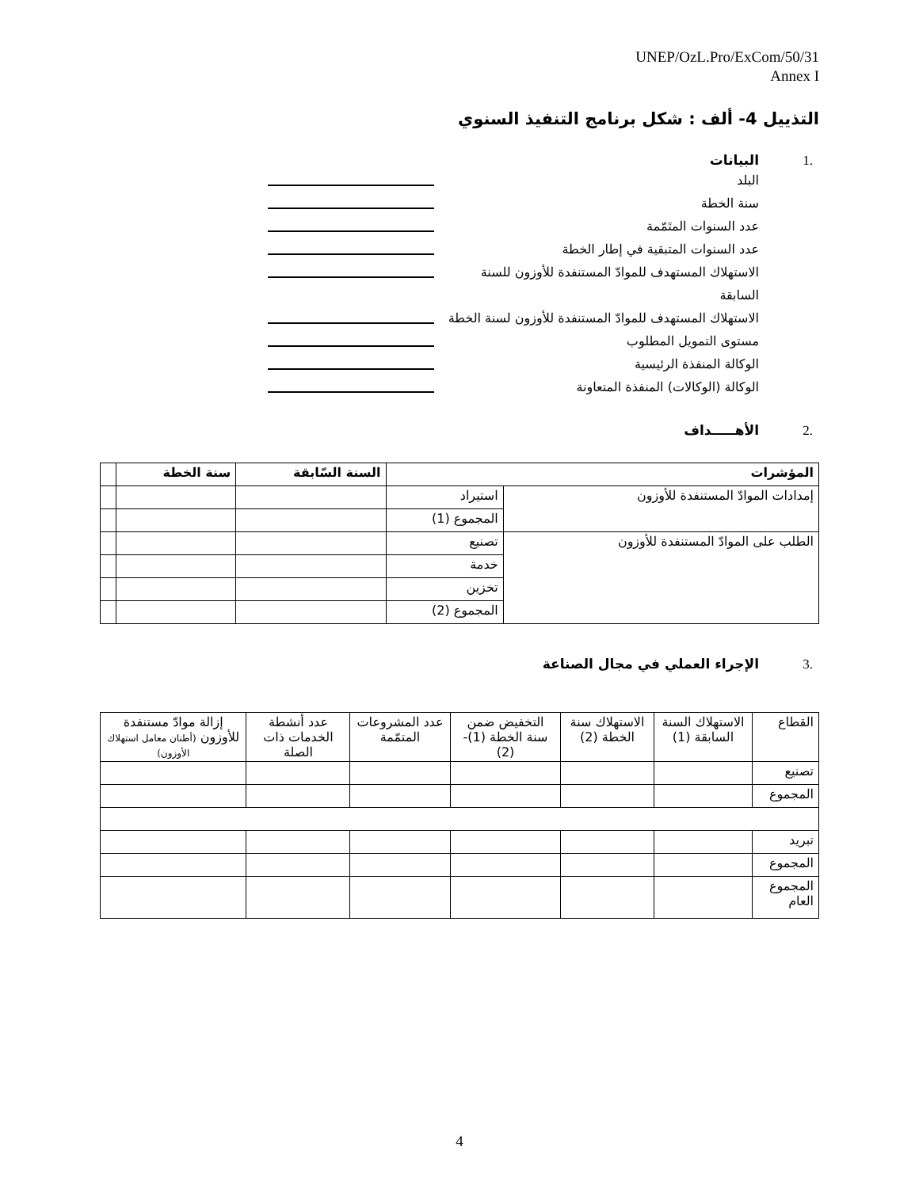UNEP/OzL.Pro/ExCom/50/31
Annex I
التذييل 4- ألف : شكل برنامج التنفيذ السنوي
.1 البيانات
البلد
سنة الخطة
عدد السنوات المتَمّمة
عدد السنوات المتبقية في إطار الخطة
الاستهلاك المستهدف للموادّ المستنفدة للأوزون للسنة السابقة
الاستهلاك المستهدف للموادّ المستنفدة للأوزون لسنة الخطة
مستوى التمويل المطلوب
الوكالة المنفذة الرئيسية
الوكالة (الوكالات) المنفذة المتعاونة
.2 الأهـــــداف
| المؤشرات | | السنة السّابقة | سنة الخطة | |
| --- | --- | --- | --- | --- |
| إمدادات الموادّ المستنفدة للأوزون | استيراد | | | |
| | المجموع (1) | | | |
| الطلب على الموادّ المستنفدة للأوزون | تصنيع | | | |
| | خدمة | | | |
| | تخزين | | | |
| | المجموع (2) | | | |
.3 الإجراء العملي في مجال الصناعة
| القطاع | الاستهلاك السنة السابقة (1) | الاستهلاك سنة الخطة (2) | التخفيض ضمن سنة الخطة (1)-(2) | عدد المشروعات المتمّمة | عدد أنشطة الخدمات ذات الصلة | إزالة موادّ مستنفدة للأوزون (أطنان معامل استهلاك الأوزون) |
| تصنيع | | | | | | |
| المجموع | | | | | | |
| تبريد | | | | | | |
| المجموع | | | | | | |
| المجموع العام | | | | | | |
4